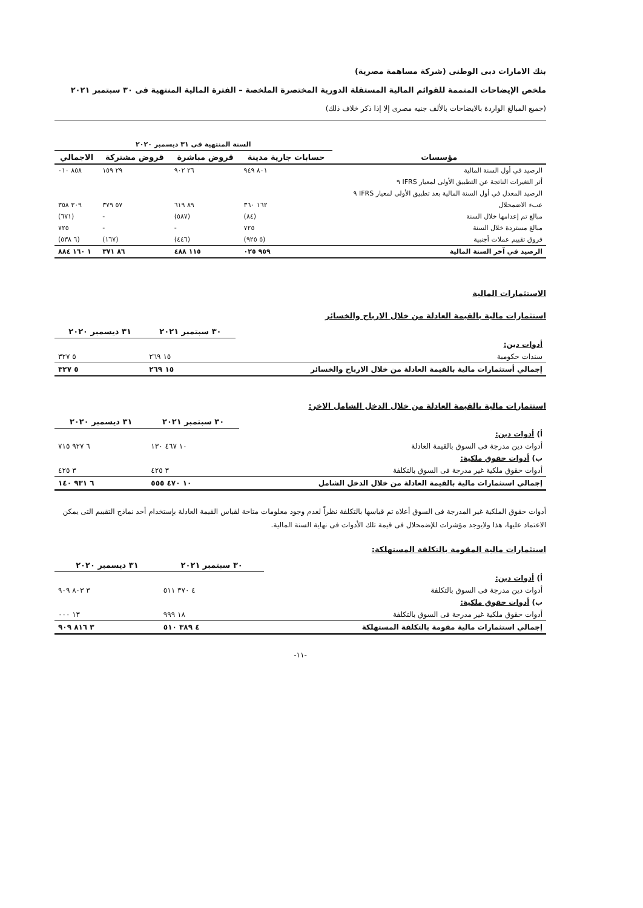بنك الامارات دبى الوطنى (شركة مساهمة مصرية)
ملخص الإيضاحات المتممة للقوائم المالية المستقلة الدورية المختصرة الملخصة – الفترة المالية المنتهية فى ٣٠ سبتمبر ٢٠٢١
(جميع المبالغ الواردة بالايضاحات بالألف جنيه مصرى إلا إذا ذكر خلاف ذلك)
| | السنة المنتهية فى ٣١ ديسمبر ٢٠٢٠ | | | |
| مؤسسات | حسابات جارية مدينة | قروض مباشرة | قروض مشتركة | الاجمالي |
| الرصيد في أول السنة المالية | ٨٠١ ٩٤٩ | ٢٦ ٩٠٢ | ٢٩ ١٥٩ | ٨٥٨ ٠١٠ |
| أثر التغيرات الناتجة عن التطبيق الأولى لمعيار IFRS ٩ | | | | |
| الرصيد المعدل في أول السنة المالية بعد تطبيق الأولى لمعيار IFRS ٩ | | | | |
| عبء الاضمحلال | ١٦٢ ٣٦٠ | ٨٩ ٦١٩ | ٥٧ ٣٧٩ | ٣٠٩ ٣٥٨ |
| مبالغ تم إعدامها خلال السنة | (٨٤) | (٥٨٧) | - | (٦٧١) |
| مبالغ مستردة خلال السنة | ٧٢٥ | - | - | ٧٢٥ |
| فروق تقييم عملات أجنبية | (٥ ٩٢٥) | (٤٤٦) | (١٦٧) | (٦ ٥٣٨) |
| الرصيد في آخر السنة المالية | ٩٥٩ ٠٢٥ | ١١٥ ٤٨٨ | ٨٦ ٣٧١ | ١ ١٦٠ ٨٨٤ |
الاستثمارات المالية
استثمارات مالية بالقيمة العادلة من خلال الارباح والخسائر
| | ٣٠ سبتمبر ٢٠٢١ | ٣١ ديسمبر ٢٠٢٠ |
| أدوات دين: | | |
| سندات حكومية | ١٥ ٢٦٩ | ٥ ٣٢٧ |
| إجمالي أستثمارات مالية بالقيمة العادلة من خلال الارباح والخسائر | ١٥ ٢٦٩ | ٥ ٣٢٧ |
استثمارات مالية بالقيمة العادلة من خلال الدخل الشامل الاخر:
| | ٣٠ سبتمبر ٢٠٢١ | ٣١ ديسمبر ٢٠٢٠ |
| أ) أدوات دين: | | |
| أدوات دين مدرجة فى السوق بالقيمة العادلة | ١٠ ٤٦٧ ١٣٠ | ٦ ٩٢٧ ٧١٥ |
| ب) أدوات حقوق ملكية: | | |
| أدوات حقوق ملكية غير مدرجة فى السوق بالتكلفة | ٣ ٤٢٥ | ٣ ٤٢٥ |
| إجمالي استثمارات مالية بالقيمة العادلة من خلال الدخل الشامل | ١٠ ٤٧٠ ٥٥٥ | ٦ ٩٣١ ١٤٠ |
أدوات حقوق الملكية غير المدرجة فى السوق أعلاه تم قياسها بالتكلفة نظراً لعدم وجود معلومات متاحة لقياس القيمة العادلة بإستخدام أحد نماذج التقييم التى يمكن الاعتماد عليها، هذا ولايوجد مؤشرات للإضمحلال فى قيمة تلك الأدوات فى نهاية السنة المالية.
استثمارات مالية المقومة بالتكلفة المستهلكة:
| | ٣٠ سبتمبر ٢٠٢١ | ٣١ ديسمبر ٢٠٢٠ |
| أ) أدوات دين: | | |
| أدوات دين مدرجة فى السوق بالتكلفة | ٤ ٣٧٠ ٥١١ | ٣ ٨٠٣ ٩٠٩ |
| ب) أدوات حقوق ملكية: | | |
| أدوات حقوق ملكية غير مدرجة فى السوق بالتكلفة | ١٨ ٩٩٩ | ١٣ ٠٠٠ |
| إجمالي استثمارات مالية مقومة بالتكلفة المستهلكة | ٤ ٣٨٩ ٥١٠ | ٣ ٨١٦ ٩٠٩ |
-١١-